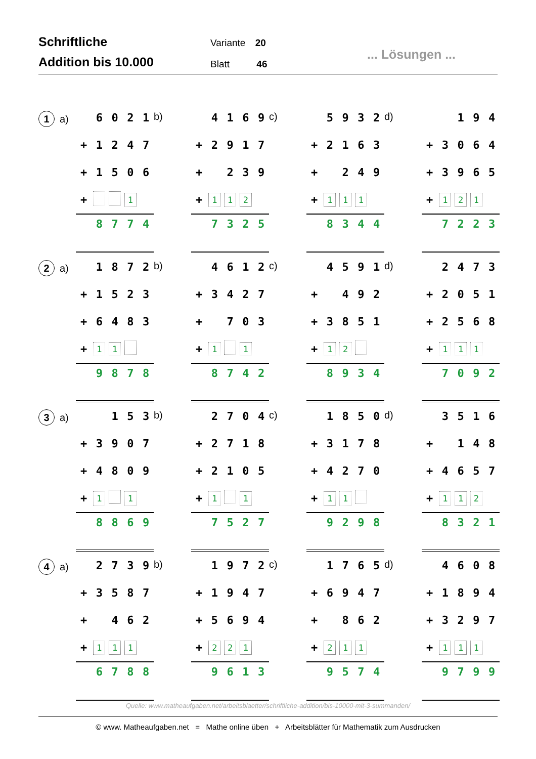Schriftliche
Addition bis 10.000
Variante 20
Blatt 46
... Lösungen ...
1 a)
| | 6 | 0 | 2 | 1 |
| + | 1 | 2 | 4 | 7 |
| + | 1 | 5 | 0 | 6 |
| + | | | 1 | |
| | 8 | 7 | 7 | 4 |
b)
| | 4 | 1 | 6 | 9 |
| + | 2 | 9 | 1 | 7 |
| + | | 2 | 3 | 9 |
| + | 1 | 1 | 2 | |
| | 7 | 3 | 2 | 5 |
c)
| | 5 | 9 | 3 | 2 |
| + | 2 | 1 | 6 | 3 |
| + | | 2 | 4 | 9 |
| + | 1 | 1 | 1 | |
| | 8 | 3 | 4 | 4 |
d)
| | | 1 | 9 | 4 |
| + | 3 | 0 | 6 | 4 |
| + | 3 | 9 | 6 | 5 |
| + | 1 | 2 | 1 | |
| | 7 | 2 | 2 | 3 |
2 a)
| | 1 | 8 | 7 | 2 |
| + | 1 | 5 | 2 | 3 |
| + | 6 | 4 | 8 | 3 |
| + | 1 | 1 | | |
| | 9 | 8 | 7 | 8 |
b)
| | 4 | 6 | 1 | 2 |
| + | 3 | 4 | 2 | 7 |
| + | | 7 | 0 | 3 |
| + | 1 | | 1 | |
| | 8 | 7 | 4 | 2 |
c)
| | 4 | 5 | 9 | 1 |
| + | | 4 | 9 | 2 |
| + | 3 | 8 | 5 | 1 |
| + | 1 | 2 | | |
| | 8 | 9 | 3 | 4 |
d)
| | 2 | 4 | 7 | 3 |
| + | 2 | 0 | 5 | 1 |
| + | 2 | 5 | 6 | 8 |
| + | 1 | 1 | 1 | |
| | 7 | 0 | 9 | 2 |
3 a)
| | | 1 | 5 | 3 |
| + | 3 | 9 | 0 | 7 |
| + | 4 | 8 | 0 | 9 |
| + | 1 | | 1 | |
| | 8 | 8 | 6 | 9 |
b)
| | 2 | 7 | 0 | 4 |
| + | 2 | 7 | 1 | 8 |
| + | 2 | 1 | 0 | 5 |
| + | 1 | | 1 | |
| | 7 | 5 | 2 | 7 |
c)
| | 1 | 8 | 5 | 0 |
| + | 3 | 1 | 7 | 8 |
| + | 4 | 2 | 7 | 0 |
| + | 1 | 1 | | |
| | 9 | 2 | 9 | 8 |
d)
| | 3 | 5 | 1 | 6 |
| + | | 1 | 4 | 8 |
| + | 4 | 6 | 5 | 7 |
| + | 1 | 1 | 2 | |
| | 8 | 3 | 2 | 1 |
4 a)
| | 2 | 7 | 3 | 9 |
| + | 3 | 5 | 8 | 7 |
| + | | 4 | 6 | 2 |
| + | 1 | 1 | 1 | |
| | 6 | 7 | 8 | 8 |
b)
| | 1 | 9 | 7 | 2 |
| + | 1 | 9 | 4 | 7 |
| + | 5 | 6 | 9 | 4 |
| + | 2 | 2 | 1 | |
| | 9 | 6 | 1 | 3 |
c)
| | 1 | 7 | 6 | 5 |
| + | 6 | 9 | 4 | 7 |
| + | | 8 | 6 | 2 |
| + | 2 | 1 | 1 | |
| | 9 | 5 | 7 | 4 |
d)
| | 4 | 6 | 0 | 8 |
| + | 1 | 8 | 9 | 4 |
| + | 3 | 2 | 9 | 7 |
| + | 1 | 1 | 1 | |
| | 9 | 7 | 9 | 9 |
Quelle: www.matheaufgaben.net/arbeitsblaetter/schriftliche-addition/bis-10000-mit-3-summanden/
© www. Matheaufgaben.net = Mathe online üben + Arbeitsblätter für Mathematik zum Ausdrucken